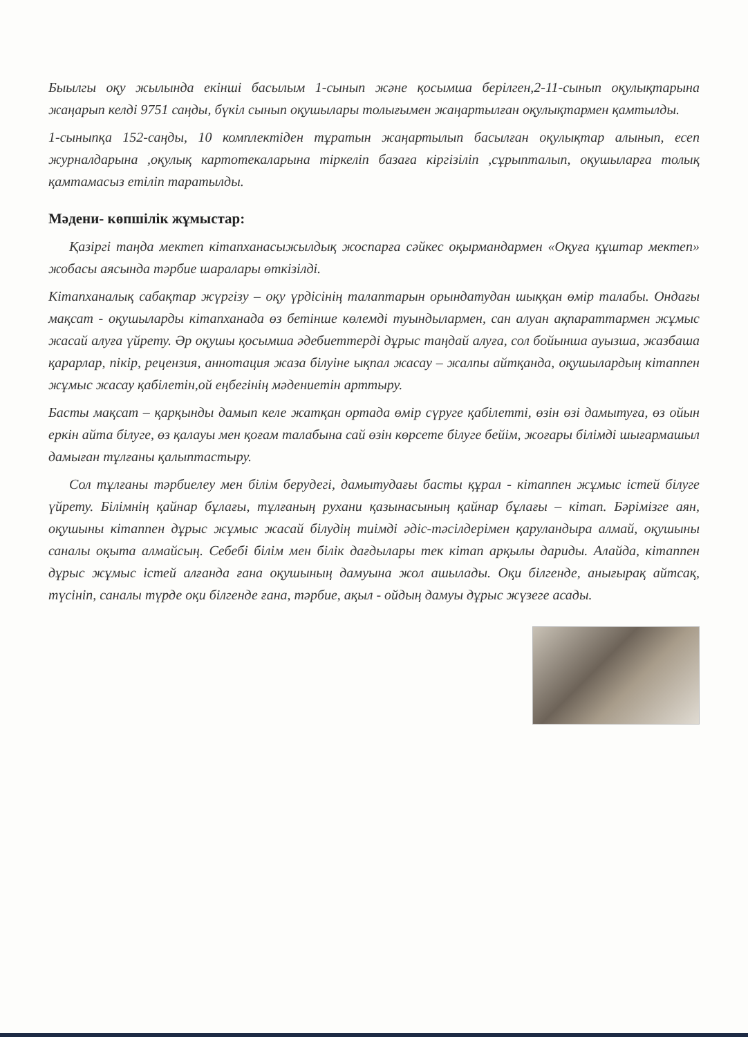Быылгы оқу жылында екінші басылым 1-сынып және қосымша берілген,2-11-сынып оқулықтарына жаңарып келді 9751 саңды, бүкіл сынып оқушылары толығымен жаңартылған оқулықтармен қамтылды.
1-сыныпқа 152-саңды, 10 комплектіден тұратын жаңартылып басылған оқулықтар алынып, есеп журналдарына ,оқулық картотекаларына тіркеліп базаға кіргізіліп ,сұрыпталып, оқушыларға толық қамтамасыз етіліп таратылды.
Мәдени- көпшілік жұмыстар:
Қазіргі таңда мектеп кітапханасыжылдық жоспарға сәйкес оқырмандармен «Оқуға құштар мектеп» жобасы аясында тәрбие шаралары өткізілді.
Кітапханалық сабақтар жүргізу – оқу үрдісінің талаптарын орындатудан шыққан өмір талабы. Ондағы мақсат - оқушыларды кітапханада өз бетінше көлемді туындылармен, сан алуан ақпараттармен жұмыс жасай алуға үйрету. Әр оқушы қосымша әдебиеттерді дұрыс таңдай алуға, сол бойынша ауызша, жазбаша қарарлар, пікір, рецензия, аннотация жаза білуіне ықпал жасау – жалпы айтқанда, оқушылардың кітаппен жұмыс жасау қабілетін,ой еңбегінің мәдениетін арттыру.
Басты мақсат – қарқынды дамып келе жатқан ортада өмір сүруге қабілетті, өзін өзі дамытуға, өз ойын еркін айта білуге, өз қалауы мен қоғам талабына сай өзін көрсете білуге бейім, жоғары білімді шығармашыл дамыған тұлғаны қалыптастыру.
Сол тұлғаны тәрбиелеу мен білім берудегі, дамытудағы басты құрал - кітаппен жұмыс істей білуге үйрету. Білімнің қайнар бұлағы, тұлғаның рухани қазынасының қайнар бұлағы – кітап. Бәрімізге аян, оқушыны кітаппен дұрыс жұмыс жасай білудің тиімді әдіс-тәсілдерімен қаруландыра алмай, оқушыны саналы оқыта алмайсың. Себебі білім мен білік дағдылары тек кітап арқылы дариды. Алайда, кітаппен дұрыс жұмыс істей алғанда ғана оқушының дамуына жол ашылады. Оқи білгенде, анығырақ айтсақ, түсініп, саналы түрде оқи білгенде ғана, тәрбие, ақыл - ойдың дамуы дұрыс жүзеге асады.